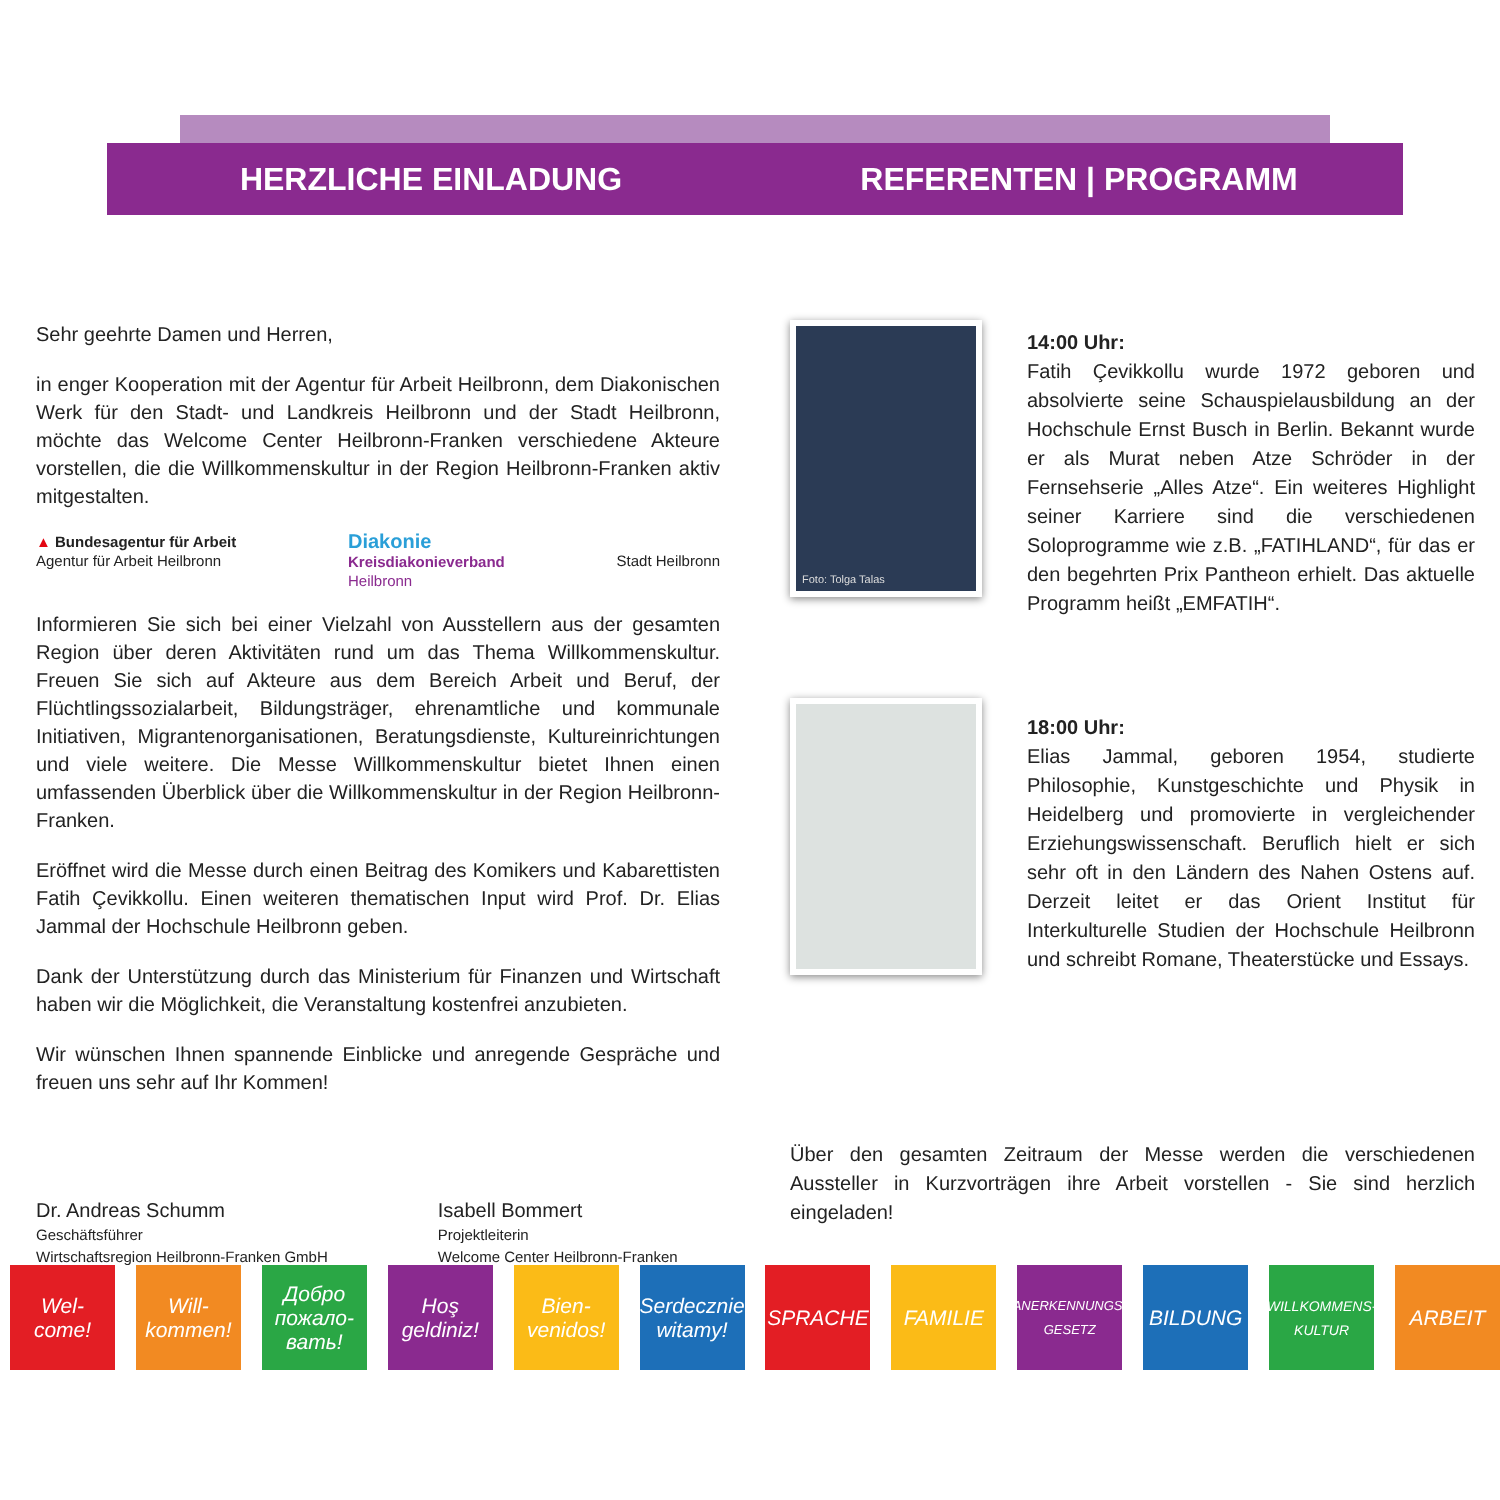HERZLICHE EINLADUNG REFERENTEN | PROGRAMM
Sehr geehrte Damen und Herren,
in enger Kooperation mit der Agentur für Arbeit Heilbronn, dem Diakonischen Werk für den Stadt- und Landkreis Heilbronn und der Stadt Heilbronn, möchte das Welcome Center Heilbronn-Franken verschiedene Akteure vorstellen, die die Willkommenskultur in der Region Heilbronn-Franken aktiv mitgestalten.
▲ Bundesagentur für Arbeit
Agentur für Arbeit Heilbronn
Diakonie
Kreisdiakonieverband
Heilbronn
Stadt Heilbronn
Informieren Sie sich bei einer Vielzahl von Ausstellern aus der gesamten Region über deren Aktivitäten rund um das Thema Willkommenskultur. Freuen Sie sich auf Akteure aus dem Bereich Arbeit und Beruf, der Flüchtlingssozialarbeit, Bildungsträger, ehrenamtliche und kommunale Initiativen, Migrantenorganisationen, Beratungsdienste, Kultureinrichtungen und viele weitere. Die Messe Willkommenskultur bietet Ihnen einen umfassenden Überblick über die Willkommenskultur in der Region Heilbronn-Franken.
Eröffnet wird die Messe durch einen Beitrag des Komikers und Kabarettisten Fatih Çevikkollu. Einen weiteren thematischen Input wird Prof. Dr. Elias Jammal der Hochschule Heilbronn geben.
Dank der Unterstützung durch das Ministerium für Finanzen und Wirtschaft haben wir die Möglichkeit, die Veranstaltung kostenfrei anzubieten.
Wir wünschen Ihnen spannende Einblicke und anregende Gespräche und freuen uns sehr auf Ihr Kommen!
Dr. Andreas Schumm
Geschäftsführer
Wirtschaftsregion Heilbronn-Franken GmbH
Isabell Bommert
Projektleiterin
Welcome Center Heilbronn-Franken
Foto: Tolga Talas
14:00 Uhr:
Fatih Çevikkollu wurde 1972 geboren und absolvierte seine Schauspielausbildung an der Hochschule Ernst Busch in Berlin. Bekannt wurde er als Murat neben Atze Schröder in der Fernsehserie „Alles Atze“. Ein weiteres Highlight seiner Karriere sind die verschiedenen Soloprogramme wie z.B. „FATIHLAND“, für das er den begehrten Prix Pantheon erhielt. Das aktuelle Programm heißt „EMFATIH“.
18:00 Uhr:
Elias Jammal, geboren 1954, studierte Philosophie, Kunstgeschichte und Physik in Heidelberg und promovierte in vergleichender Erziehungswissenschaft. Beruflich hielt er sich sehr oft in den Ländern des Nahen Ostens auf. Derzeit leitet er das Orient Institut für Interkulturelle Studien der Hochschule Heilbronn und schreibt Romane, Theaterstücke und Essays.
Über den gesamten Zeitraum der Messe werden die verschiedenen Aussteller in Kurzvorträgen ihre Arbeit vorstellen - Sie sind herzlich eingeladen!
Wel-
come!
Will-
kommen!
Добро пожало-вать!
Hoş geldiniz!
Bien-
venidos!
Serdecznie witamy!
SPRACHE FAMILIE
ANERKENNUNGS-
GESETZ
BILDUNG
WILLKOMMENS-
KULTUR
ARBEIT